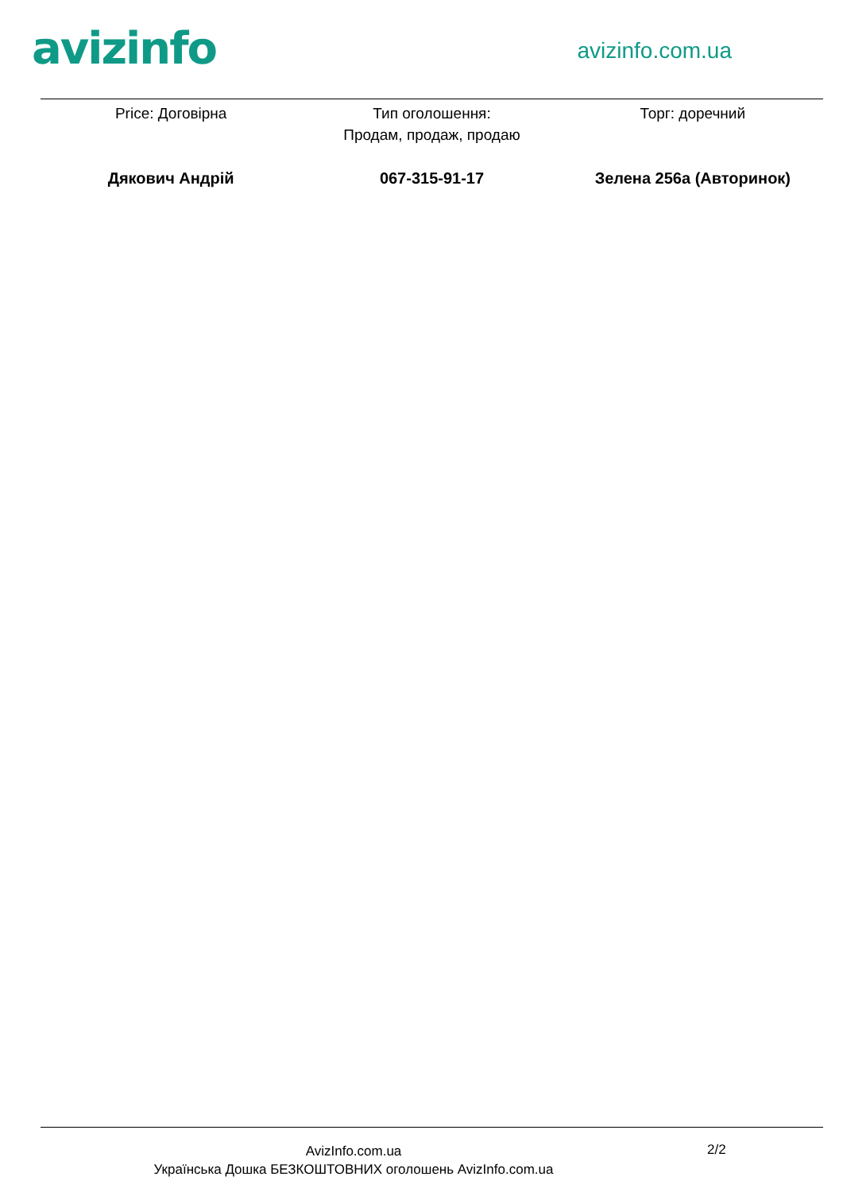avizinfo
avizinfo.com.ua
Price: Договірна Тип оголошення:
Продам, продаж, продаю
Торг: доречний
Дякович Андрій 067-315-91-17 Зелена 256а (Авторинок)
AvizInfo.com.ua
Українська Дошка БЕЗКОШТОВНИХ оголошень AvizInfo.com.ua
2/2